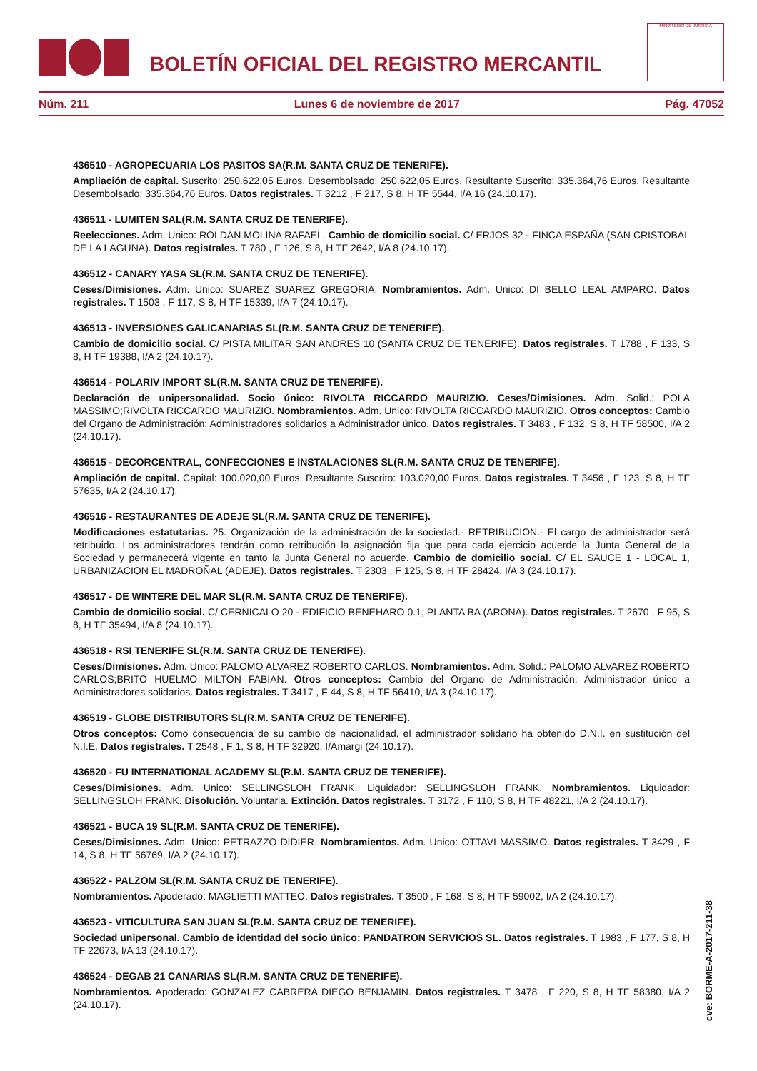BOLETÍN OFICIAL DEL REGISTRO MERCANTIL
MINISTERIO DE JUSTICIA
Núm. 211 Lunes 6 de noviembre de 2017 Pág. 47052
436510 - AGROPECUARIA LOS PASITOS SA(R.M. SANTA CRUZ DE TENERIFE).
Ampliación de capital. Suscrito: 250.622,05 Euros. Desembolsado: 250.622,05 Euros. Resultante Suscrito: 335.364,76 Euros. Resultante Desembolsado: 335.364,76 Euros. Datos registrales. T 3212 , F 217, S 8, H TF 5544, I/A 16 (24.10.17).
436511 - LUMITEN SAL(R.M. SANTA CRUZ DE TENERIFE).
Reelecciones. Adm. Unico: ROLDAN MOLINA RAFAEL. Cambio de domicilio social. C/ ERJOS 32 - FINCA ESPAÑA (SAN CRISTOBAL DE LA LAGUNA). Datos registrales. T 780 , F 126, S 8, H TF 2642, I/A 8 (24.10.17).
436512 - CANARY YASA SL(R.M. SANTA CRUZ DE TENERIFE).
Ceses/Dimisiones. Adm. Unico: SUAREZ SUAREZ GREGORIA. Nombramientos. Adm. Unico: DI BELLO LEAL AMPARO. Datos registrales. T 1503 , F 117, S 8, H TF 15339, I/A 7 (24.10.17).
436513 - INVERSIONES GALICANARIAS SL(R.M. SANTA CRUZ DE TENERIFE).
Cambio de domicilio social. C/ PISTA MILITAR SAN ANDRES 10 (SANTA CRUZ DE TENERIFE). Datos registrales. T 1788 , F 133, S 8, H TF 19388, I/A 2 (24.10.17).
436514 - POLARIV IMPORT SL(R.M. SANTA CRUZ DE TENERIFE).
Declaración de unipersonalidad. Socio único: RIVOLTA RICCARDO MAURIZIO. Ceses/Dimisiones. Adm. Solid.: POLA MASSIMO;RIVOLTA RICCARDO MAURIZIO. Nombramientos. Adm. Unico: RIVOLTA RICCARDO MAURIZIO. Otros conceptos: Cambio del Organo de Administración: Administradores solidarios a Administrador único. Datos registrales. T 3483 , F 132, S 8, H TF 58500, I/A 2 (24.10.17).
436515 - DECORCENTRAL, CONFECCIONES E INSTALACIONES SL(R.M. SANTA CRUZ DE TENERIFE).
Ampliación de capital. Capital: 100.020,00 Euros. Resultante Suscrito: 103.020,00 Euros. Datos registrales. T 3456 , F 123, S 8, H TF 57635, I/A 2 (24.10.17).
436516 - RESTAURANTES DE ADEJE SL(R.M. SANTA CRUZ DE TENERIFE).
Modificaciones estatutarias. 25. Organización de la administración de la sociedad.- RETRIBUCION.- El cargo de administrador será retribuido. Los administradores tendrán como retribución la asignación fija que para cada ejercicio acuerde la Junta General de la Sociedad y permanecerá vigente en tanto la Junta General no acuerde. Cambio de domicilio social. C/ EL SAUCE 1 - LOCAL 1, URBANIZACION EL MADROÑAL (ADEJE). Datos registrales. T 2303 , F 125, S 8, H TF 28424, I/A 3 (24.10.17).
436517 - DE WINTERE DEL MAR SL(R.M. SANTA CRUZ DE TENERIFE).
Cambio de domicilio social. C/ CERNICALO 20 - EDIFICIO BENEHARO 0.1, PLANTA BA (ARONA). Datos registrales. T 2670 , F 95, S 8, H TF 35494, I/A 8 (24.10.17).
436518 - RSI TENERIFE SL(R.M. SANTA CRUZ DE TENERIFE).
Ceses/Dimisiones. Adm. Unico: PALOMO ALVAREZ ROBERTO CARLOS. Nombramientos. Adm. Solid.: PALOMO ALVAREZ ROBERTO CARLOS;BRITO HUELMO MILTON FABIAN. Otros conceptos: Cambio del Organo de Administración: Administrador único a Administradores solidarios. Datos registrales. T 3417 , F 44, S 8, H TF 56410, I/A 3 (24.10.17).
436519 - GLOBE DISTRIBUTORS SL(R.M. SANTA CRUZ DE TENERIFE).
Otros conceptos: Como consecuencia de su cambio de nacionalidad, el administrador solidario ha obtenido D.N.I. en sustitución del N.I.E. Datos registrales. T 2548 , F 1, S 8, H TF 32920, I/Amargi (24.10.17).
436520 - FU INTERNATIONAL ACADEMY SL(R.M. SANTA CRUZ DE TENERIFE).
Ceses/Dimisiones. Adm. Unico: SELLINGSLOH FRANK. Liquidador: SELLINGSLOH FRANK. Nombramientos. Liquidador: SELLINGSLOH FRANK. Disolución. Voluntaria. Extinción. Datos registrales. T 3172 , F 110, S 8, H TF 48221, I/A 2 (24.10.17).
436521 - BUCA 19 SL(R.M. SANTA CRUZ DE TENERIFE).
Ceses/Dimisiones. Adm. Unico: PETRAZZO DIDIER. Nombramientos. Adm. Unico: OTTAVI MASSIMO. Datos registrales. T 3429 , F 14, S 8, H TF 56769, I/A 2 (24.10.17).
436522 - PALZOM SL(R.M. SANTA CRUZ DE TENERIFE).
Nombramientos. Apoderado: MAGLIETTI MATTEO. Datos registrales. T 3500 , F 168, S 8, H TF 59002, I/A 2 (24.10.17).
436523 - VITICULTURA SAN JUAN SL(R.M. SANTA CRUZ DE TENERIFE).
Sociedad unipersonal. Cambio de identidad del socio único: PANDATRON SERVICIOS SL. Datos registrales. T 1983 , F 177, S 8, H TF 22673, I/A 13 (24.10.17).
436524 - DEGAB 21 CANARIAS SL(R.M. SANTA CRUZ DE TENERIFE).
Nombramientos. Apoderado: GONZALEZ CABRERA DIEGO BENJAMIN. Datos registrales. T 3478 , F 220, S 8, H TF 58380, I/A 2 (24.10.17).
cve: BORME-A-2017-211-38